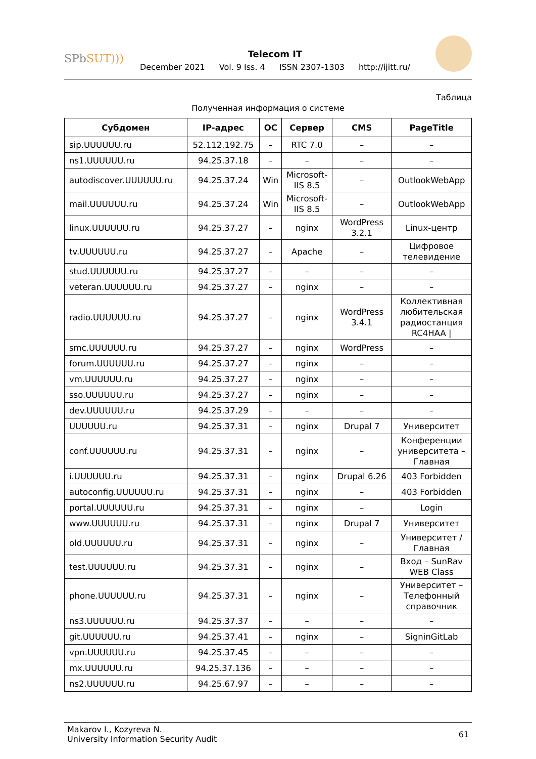SPbSUT)))
Telecom IT
December 2021 Vol. 9 Iss. 4 ISSN 2307-1303 http://ijitt.ru/
Таблица
Полученная информация о системе
| Субдомен | IP-адрес | ОС | Сервер | CMS | PageTitle |
| --- | --- | --- | --- | --- | --- |
| sip.UUUUUU.ru | 52.112.192.75 | – | RTC 7.0 | – | – |
| ns1.UUUUUU.ru | 94.25.37.18 | – | – | – | – |
| autodiscover.UUUUUU.ru | 94.25.37.24 | Win | Microsoft- IIS 8.5 | – | OutlookWebApp |
| mail.UUUUUU.ru | 94.25.37.24 | Win | Microsoft- IIS 8.5 | – | OutlookWebApp |
| linux.UUUUUU.ru | 94.25.37.27 | – | nginx | WordPress 3.2.1 | Linux-центр |
| tv.UUUUUU.ru | 94.25.37.27 | – | Apache | – | Цифровое телевидение |
| stud.UUUUUU.ru | 94.25.37.27 | – | – | – | – |
| veteran.UUUUUU.ru | 94.25.37.27 | – | nginx | – | – |
| radio.UUUUUU.ru | 94.25.37.27 | – | nginx | WordPress 3.4.1 | Коллективная любительская радиостанция RC4HAA / |
| smc.UUUUUU.ru | 94.25.37.27 | – | nginx | WordPress | – |
| forum.UUUUUU.ru | 94.25.37.27 | – | nginx | – | – |
| vm.UUUUUU.ru | 94.25.37.27 | – | nginx | – | – |
| sso.UUUUUU.ru | 94.25.37.27 | – | nginx | – | – |
| dev.UUUUUU.ru | 94.25.37.29 | – | – | – | – |
| UUUUUU.ru | 94.25.37.31 | – | nginx | Drupal 7 | Университет |
| conf.UUUUUU.ru | 94.25.37.31 | – | nginx | – | Конференции университета – Главная |
| i.UUUUUU.ru | 94.25.37.31 | – | nginx | Drupal 6.26 | 403 Forbidden |
| autoconfig.UUUUUU.ru | 94.25.37.31 | – | nginx | – | 403 Forbidden |
| portal.UUUUUU.ru | 94.25.37.31 | – | nginx | – | Login |
| www.UUUUUU.ru | 94.25.37.31 | – | nginx | Drupal 7 | Университет |
| old.UUUUUU.ru | 94.25.37.31 | – | nginx | – | Университет / Главная |
| test.UUUUUU.ru | 94.25.37.31 | – | nginx | – | Вход – SunRav WEB Class |
| phone.UUUUUU.ru | 94.25.37.31 | – | nginx | – | Университет – Телефонный справочник |
| ns3.UUUUUU.ru | 94.25.37.37 | – | – | – | – |
| git.UUUUUU.ru | 94.25.37.41 | – | nginx | – | SigninGitLab |
| vpn.UUUUUU.ru | 94.25.37.45 | – | – | – | – |
| mx.UUUUUU.ru | 94.25.37.136 | – | – | – | – |
| ns2.UUUUUU.ru | 94.25.67.97 | – | – | – | – |
Makarov I., Kozyreva N.
University Information Security Audit
61